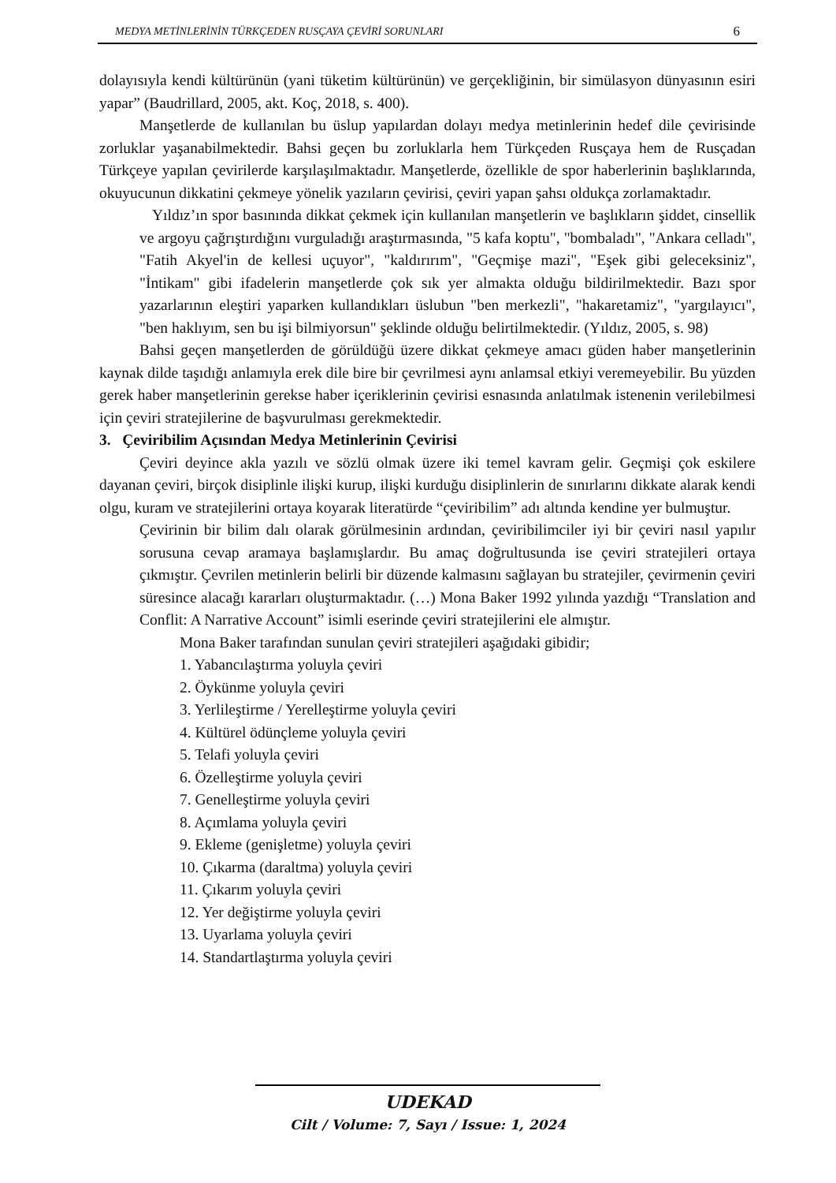MEDYA METİNLERİNİN TÜRKÇEDEN RUSÇAYA ÇEVİRİ SORUNLARI 6
dolayısıyla kendi kültürünün (yani tüketim kültürünün) ve gerçekliğinin, bir simülasyon dünyasının esiri yapar” (Baudrillard, 2005, akt. Koç, 2018, s. 400).
Manşetlerde de kullanılan bu üslup yapılardan dolayı medya metinlerinin hedef dile çevirisinde zorluklar yaşanabilmektedir. Bahsi geçen bu zorluklarla hem Türkçeden Rusçaya hem de Rusçadan Türkçeye yapılan çevirilerde karşılaşılmaktadır. Manşetlerde, özellikle de spor haberlerinin başlıklarında, okuyucunun dikkatini çekmeye yönelik yazıların çevirisi, çeviri yapan şahsı oldukça zorlamaktadır.
Yıldız’ın spor basınında dikkat çekmek için kullanılan manşetlerin ve başlıkların şiddet, cinsellik ve argoyu çağrıştırdığını vurguladığı araştırmasında, "5 kafa koptu", "bombaladı", "Ankara celladı", "Fatih Akyel'in de kellesi uçuyor", "kaldırırım", "Geçmişe mazi", "Eşek gibi geleceksiniz", "İntikam" gibi ifadelerin manşetlerde çok sık yer almakta olduğu bildirilmektedir. Bazı spor yazarlarının eleştiri yaparken kullandıkları üslubun "ben merkezli", "hakaretamiz", "yargılayıcı", "ben haklıyım, sen bu işi bilmiyorsun" şeklinde olduğu belirtilmektedir. (Yıldız, 2005, s. 98)
Bahsi geçen manşetlerden de görüldüğü üzere dikkat çekmeye amacı güden haber manşetlerinin kaynak dilde taşıdığı anlamıyla erek dile bire bir çevrilmesi aynı anlamsal etkiyi veremeyebilir. Bu yüzden gerek haber manşetlerinin gerekse haber içeriklerinin çevirisi esnasında anlatılmak istenenin verilebilmesi için çeviri stratejilerine de başvurulması gerekmektedir.
3. Çeviribilim Açısından Medya Metinlerinin Çevirisi
Çeviri deyince akla yazılı ve sözlü olmak üzere iki temel kavram gelir. Geçmişi çok eskilere dayanan çeviri, birçok disiplinle ilişki kurup, ilişki kurduğu disiplinlerin de sınırlarını dikkate alarak kendi olgu, kuram ve stratejilerini ortaya koyarak literatürde “çeviribilim” adı altında kendine yer bulmuştur.
Çevirinin bir bilim dalı olarak görülmesinin ardından, çeviribilimciler iyi bir çeviri nasıl yapılır sorusuna cevap aramaya başlamışlardır. Bu amaç doğrultusunda ise çeviri stratejileri ortaya çıkmıştır. Çevrilen metinlerin belirli bir düzende kalmasını sağlayan bu stratejiler, çevirmenin çeviri süresince alacağı kararları oluşturmaktadır. (…) Mona Baker 1992 yılında yazdığı “Translation and Conflit: A Narrative Account” isimli eserinde çeviri stratejilerini ele almıştır.
Mona Baker tarafından sunulan çeviri stratejileri aşağıdaki gibidir;
1. Yabancılaştırma yoluyla çeviri
2. Öykünme yoluyla çeviri
3. Yerlileştirme / Yerelleştirme yoluyla çeviri
4. Kültürel ödünçleme yoluyla çeviri
5. Telafi yoluyla çeviri
6. Özelleştirme yoluyla çeviri
7. Genelleştirme yoluyla çeviri
8. Açımlama yoluyla çeviri
9. Ekleme (genişletme) yoluyla çeviri
10. Çıkarma (daraltma) yoluyla çeviri
11. Çıkarım yoluyla çeviri
12. Yer değiştirme yoluyla çeviri
13. Uyarlama yoluyla çeviri
14. Standartlaştırma yoluyla çeviri
UDEKAD
Cilt / Volume: 7, Sayı / Issue: 1, 2024